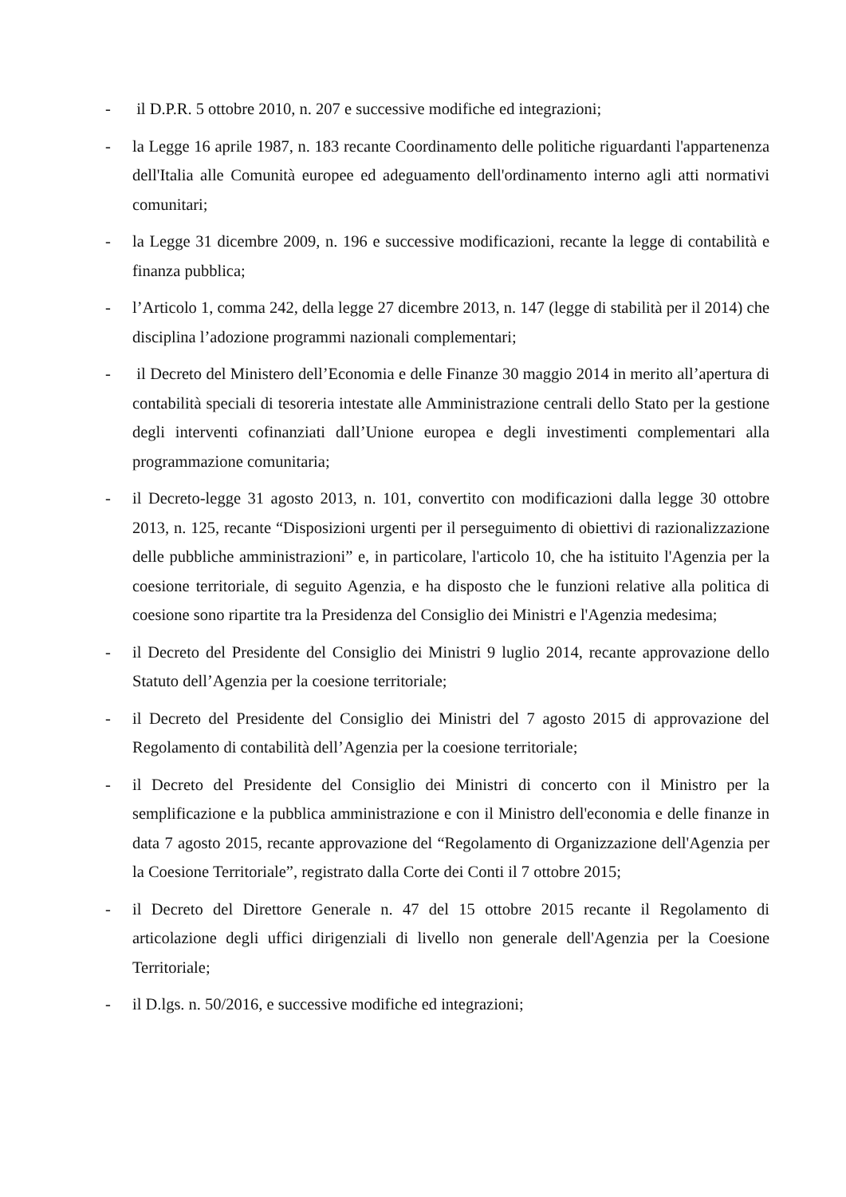- il D.P.R. 5 ottobre 2010, n. 207 e successive modifiche ed integrazioni;
- la Legge 16 aprile 1987, n. 183 recante Coordinamento delle politiche riguardanti l'appartenenza dell'Italia alle Comunità europee ed adeguamento dell'ordinamento interno agli atti normativi comunitari;
- la Legge 31 dicembre 2009, n. 196 e successive modificazioni, recante la legge di contabilità e finanza pubblica;
- l’Articolo 1, comma 242, della legge 27 dicembre 2013, n. 147 (legge di stabilità per il 2014) che disciplina l’adozione programmi nazionali complementari;
- il Decreto del Ministero dell’Economia e delle Finanze 30 maggio 2014 in merito all’apertura di contabilità speciali di tesoreria intestate alle Amministrazione centrali dello Stato per la gestione degli interventi cofinanziati dall’Unione europea e degli investimenti complementari alla programmazione comunitaria;
- il Decreto-legge 31 agosto 2013, n. 101, convertito con modificazioni dalla legge 30 ottobre 2013, n. 125, recante “Disposizioni urgenti per il perseguimento di obiettivi di razionalizzazione delle pubbliche amministrazioni” e, in particolare, l'articolo 10, che ha istituito l'Agenzia per la coesione territoriale, di seguito Agenzia, e ha disposto che le funzioni relative alla politica di coesione sono ripartite tra la Presidenza del Consiglio dei Ministri e l'Agenzia medesima;
- il Decreto del Presidente del Consiglio dei Ministri 9 luglio 2014, recante approvazione dello Statuto dell’Agenzia per la coesione territoriale;
- il Decreto del Presidente del Consiglio dei Ministri del 7 agosto 2015 di approvazione del Regolamento di contabilità dell’Agenzia per la coesione territoriale;
- il Decreto del Presidente del Consiglio dei Ministri di concerto con il Ministro per la semplificazione e la pubblica amministrazione e con il Ministro dell'economia e delle finanze in data 7 agosto 2015, recante approvazione del “Regolamento di Organizzazione dell'Agenzia per la Coesione Territoriale”, registrato dalla Corte dei Conti il 7 ottobre 2015;
- il Decreto del Direttore Generale n. 47 del 15 ottobre 2015 recante il Regolamento di articolazione degli uffici dirigenziali di livello non generale dell'Agenzia per la Coesione Territoriale;
- il D.lgs. n. 50/2016, e successive modifiche ed integrazioni;